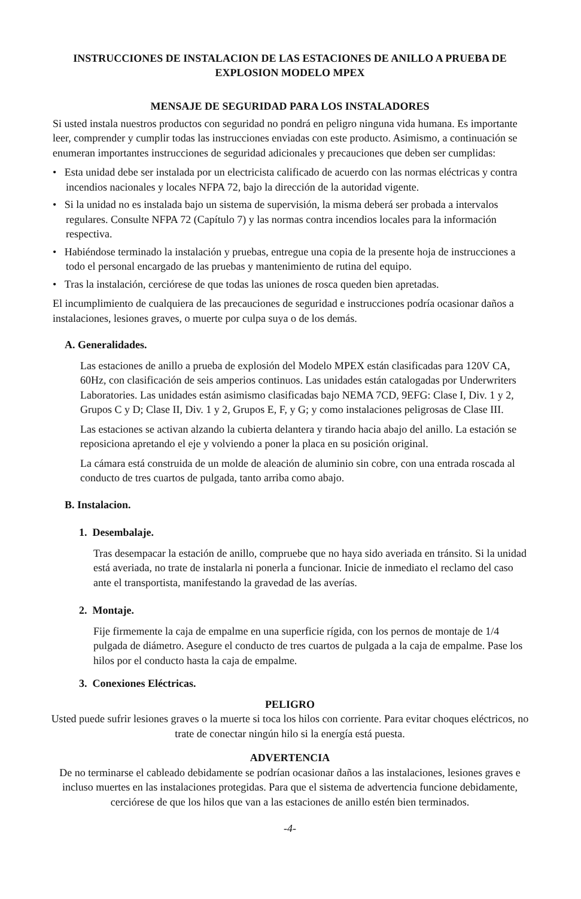INSTRUCCIONES DE INSTALACION DE LAS ESTACIONES DE ANILLO A PRUEBA DE EXPLOSION MODELO MPEX
MENSAJE DE SEGURIDAD PARA LOS INSTALADORES
Si usted instala nuestros productos con seguridad no pondrá en peligro ninguna vida humana. Es importante leer, comprender y cumplir todas las instrucciones enviadas con este producto. Asimismo, a continuación se enumeran importantes instrucciones de seguridad adicionales y precauciones que deben ser cumplidas:
• Esta unidad debe ser instalada por un electricista calificado de acuerdo con las normas eléctricas y contra incendios nacionales y locales NFPA 72, bajo la dirección de la autoridad vigente.
• Si la unidad no es instalada bajo un sistema de supervisión, la misma deberá ser probada a intervalos regulares. Consulte NFPA 72 (Capítulo 7) y las normas contra incendios locales para la información respectiva.
• Habiéndose terminado la instalación y pruebas, entregue una copia de la presente hoja de instrucciones a todo el personal encargado de las pruebas y mantenimiento de rutina del equipo.
• Tras la instalación, cerciórese de que todas las uniones de rosca queden bien apretadas.
El incumplimiento de cualquiera de las precauciones de seguridad e instrucciones podría ocasionar daños a instalaciones, lesiones graves, o muerte por culpa suya o de los demás.
A. Generalidades.
Las estaciones de anillo a prueba de explosión del Modelo MPEX están clasificadas para 120V CA, 60Hz, con clasificación de seis amperios continuos. Las unidades están catalogadas por Underwriters Laboratories. Las unidades están asimismo clasificadas bajo NEMA 7CD, 9EFG: Clase I, Div. 1 y 2, Grupos C y D; Clase II, Div. 1 y 2, Grupos E, F, y G; y como instalaciones peligrosas de Clase III.
Las estaciones se activan alzando la cubierta delantera y tirando hacia abajo del anillo. La estación se reposiciona apretando el eje y volviendo a poner la placa en su posición original.
La cámara está construida de un molde de aleación de aluminio sin cobre, con una entrada roscada al conducto de tres cuartos de pulgada, tanto arriba como abajo.
B. Instalacion.
1. Desembalaje.
Tras desempacar la estación de anillo, compruebe que no haya sido averiada en tránsito. Si la unidad está averiada, no trate de instalarla ni ponerla a funcionar. Inicie de inmediato el reclamo del caso ante el transportista, manifestando la gravedad de las averías.
2. Montaje.
Fije firmemente la caja de empalme en una superficie rígida, con los pernos de montaje de 1/4 pulgada de diámetro. Asegure el conducto de tres cuartos de pulgada a la caja de empalme. Pase los hilos por el conducto hasta la caja de empalme.
3. Conexiones Eléctricas.
PELIGRO
Usted puede sufrir lesiones graves o la muerte si toca los hilos con corriente. Para evitar choques eléctricos, no trate de conectar ningún hilo si la energía está puesta.
ADVERTENCIA
De no terminarse el cableado debidamente se podrían ocasionar daños a las instalaciones, lesiones graves e incluso muertes en las instalaciones protegidas. Para que el sistema de advertencia funcione debidamente, cerciórese de que los hilos que van a las estaciones de anillo estén bien terminados.
-4-